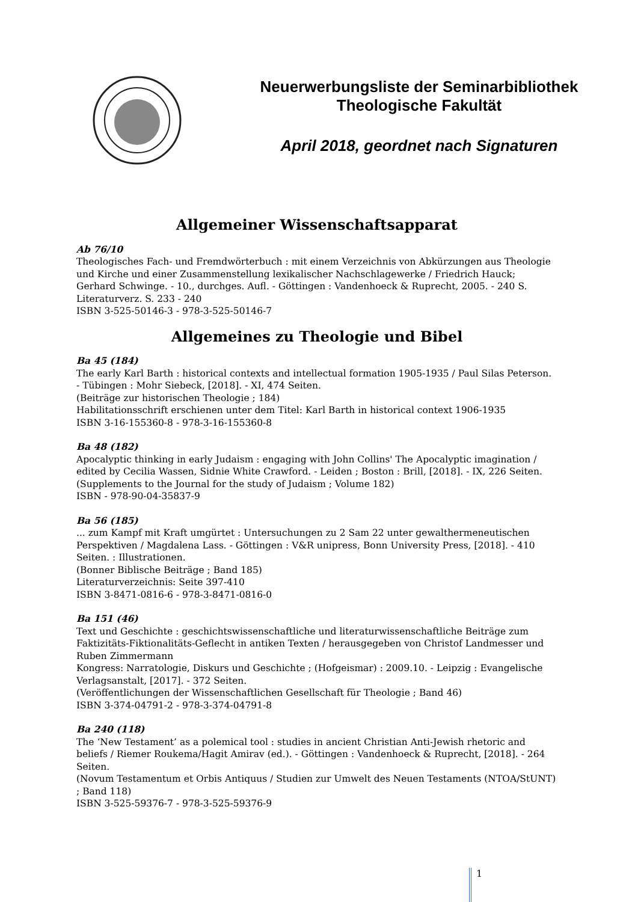Neuerwerbungsliste der Seminarbibliothek
Theologische Fakultät
April 2018, geordnet nach Signaturen
Allgemeiner Wissenschaftsapparat
Ab 76/10
Theologisches Fach- und Fremdwörterbuch : mit einem Verzeichnis von Abkürzungen aus Theologie und Kirche und einer Zusammenstellung lexikalischer Nachschlagewerke / Friedrich Hauck; Gerhard Schwinge. - 10., durchges. Aufl. - Göttingen : Vandenhoeck & Ruprecht, 2005. - 240 S.
Literaturverz. S. 233 - 240
ISBN 3-525-50146-3 - 978-3-525-50146-7
Allgemeines zu Theologie und Bibel
Ba 45 (184)
The early Karl Barth : historical contexts and intellectual formation 1905-1935 / Paul Silas Peterson. - Tübingen : Mohr Siebeck, [2018]. - XI, 474 Seiten.
(Beiträge zur historischen Theologie ; 184)
Habilitationsschrift erschienen unter dem Titel: Karl Barth in historical context 1906-1935
ISBN 3-16-155360-8 - 978-3-16-155360-8
Ba 48 (182)
Apocalyptic thinking in early Judaism : engaging with John Collins' The Apocalyptic imagination / edited by Cecilia Wassen, Sidnie White Crawford. - Leiden ; Boston : Brill, [2018]. - IX, 226 Seiten.
(Supplements to the Journal for the study of Judaism ; Volume 182)
ISBN - 978-90-04-35837-9
Ba 56 (185)
... zum Kampf mit Kraft umgürtet : Untersuchungen zu 2 Sam 22 unter gewalthermeneutischen Perspektiven / Magdalena Lass. - Göttingen : V&R unipress, Bonn University Press, [2018]. - 410 Seiten. : Illustrationen.
(Bonner Biblische Beiträge ; Band 185)
Literaturverzeichnis: Seite 397-410
ISBN 3-8471-0816-6 - 978-3-8471-0816-0
Ba 151 (46)
Text und Geschichte : geschichtswissenschaftliche und literaturwissenschaftliche Beiträge zum Faktizitäts-Fiktionalitäts-Geflecht in antiken Texten / herausgegeben von Christof Landmesser und Ruben Zimmermann
Kongress: Narratologie, Diskurs und Geschichte ; (Hofgeismar) : 2009.10. - Leipzig : Evangelische Verlagsanstalt, [2017]. - 372 Seiten.
(Veröffentlichungen der Wissenschaftlichen Gesellschaft für Theologie ; Band 46)
ISBN 3-374-04791-2 - 978-3-374-04791-8
Ba 240 (118)
The ‘New Testament’ as a polemical tool : studies in ancient Christian Anti-Jewish rhetoric and beliefs / Riemer Roukema/Hagit Amirav (ed.). - Göttingen : Vandenhoeck & Ruprecht, [2018]. - 264 Seiten.
(Novum Testamentum et Orbis Antiquus / Studien zur Umwelt des Neuen Testaments (NTOA/StUNT) ; Band 118)
ISBN 3-525-59376-7 - 978-3-525-59376-9
1